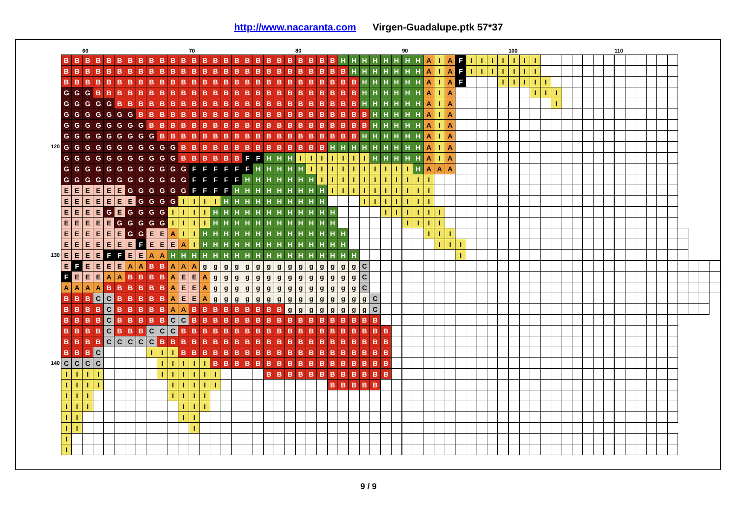http://www.nacaranta.com Virgen-Guadalupe.ptk 57*37
| | | | 60 | | | | | | | | | | 70 | | | | | | | | | | 80 | | | | | | | | | | 90 | | | | | | | | | | 100 | | | | | | | | | | 110 | | | | | | | | | |
| | B | B | B | B | B | B | B | B | B | B | B | B | B | B | B | B | B | B | B | B | B | B | B | B | B | B | H | H | H | H | H | H | H | H | A | I | A | F | I | I | I | I | I | I | I | | | | | | | | | | | | | | | | | |
| | B | B | B | B | B | B | B | B | B | B | B | B | B | B | B | B | B | B | B | B | B | B | B | B | B | B | B | H | H | H | H | H | H | H | A | I | A | F | I | I | I | I | I | I | I | | | | | | | | | | | | | | | | | |
| | B | B | B | B | B | B | B | B | B | B | B | B | B | B | B | B | B | B | B | B | B | B | B | B | B | B | B | B | H | H | H | H | H | H | A | I | A | F | | | | I | I | I | I | I | | | | | | | | | | | | | | | | |
| | G | G | G | B | B | B | B | B | B | B | B | B | B | B | B | B | B | B | B | B | B | B | B | B | B | B | B | B | H | H | H | H | H | H | A | I | A | | | | | | | | I | I | I | | | | | | | | | | | | | | | |
| | G | G | G | G | G | B | B | B | B | B | B | B | B | B | B | B | B | B | B | B | B | B | B | B | B | B | B | B | H | H | H | H | H | H | A | I | A | | | | | | | | | | I | | | | | | | | | | | | | | | |
| | G | G | G | G | G | G | G | B | B | B | B | B | B | B | B | B | B | B | B | B | B | B | B | B | B | B | B | B | B | H | H | H | H | H | A | I | A | | | | | | | | | | | | | | | | | | | | | | | | | |
| | G | G | G | G | G | G | G | G | B | B | B | B | B | B | B | B | B | B | B | B | B | B | B | B | B | B | B | B | B | H | H | H | H | H | A | I | A | | | | | | | | | | | | | | | | | | | | | | | | | |
| | G | G | G | G | G | G | G | G | G | B | B | B | B | B | B | B | B | B | B | B | B | B | B | B | B | B | B | B | H | H | H | H | H | H | A | I | A | | | | | | | | | | | | | | | | | | | | | | | | | |
| 120 | G | G | G | G | G | G | G | G | G | G | G | B | B | B | B | B | B | B | B | B | B | B | B | B | B | H | H | H | H | H | H | H | H | H | A | I | A | | | | | | | | | | | | | | | | | | | | | | | | | |
| | G | G | G | G | G | G | G | G | G | G | G | B | B | B | B | B | B | F | F | H | H | H | I | I | I | I | I | I | I | H | H | H | H | H | A | I | A | | | | | | | | | | | | | | | | | | | | | | | | | |
| | G | G | G | G | G | G | G | G | G | G | G | G | F | F | F | F | F | F | H | H | H | H | H | I | I | I | I | I | I | I | I | I | I | H | A | A | A | | | | | | | | | | | | | | | | | | | | | | | | | |
| | G | G | G | G | G | G | G | G | G | G | G | G | F | F | F | F | F | H | H | H | H | H | H | H | I | I | I | I | I | I | I | I | I | I | I | | | | | | | | | | | | | | | | | | | | | | | | | | | |
| | E | E | E | E | E | E | G | G | G | G | G | G | F | F | F | F | H | H | H | H | H | H | H | H | H | I | I | I | I | I | I | I | I | I | I | | | | | | | | | | | | | | | | | | | | | | | | | | | |
| | E | E | E | E | E | E | E | G | G | G | G | I | I | I | I | H | H | H | H | H | H | H | H | H | H | | | | I | I | I | I | I | I | I | | | | | | | | | | | | | | | | | | | | | | | | | | | |
| | E | E | E | E | G | E | G | G | G | G | I | I | I | I | H | H | H | H | H | H | H | H | H | H | H | H | | | | | I | I | I | I | I | I | | | | | | | | | | | | | | | | | | | | | | | | | | |
| | E | E | E | E | E | G | G | G | G | G | I | I | I | I | H | H | H | H | H | H | H | H | H | H | H | H | | | | | | | I | I | I | I | | | | | | | | | | | | | | | | | | | | | | | | | | |
| | E | E | E | E | E | E | G | G | E | E | A | I | I | H | H | H | H | H | H | H | H | H | H | H | H | H | H | | | | | | | | I | I | I | | | | | | | | | | | | | | | | | | | | | | | | | |
| | E | E | E | E | E | E | E | F | E | E | E | A | I | H | H | H | H | H | H | H | H | H | H | H | H | H | H | | | | | | | | | I | I | I | | | | | | | | | | | | | | | | | | | | | | | | |
| 130 | E | E | E | E | F | F | E | E | A | A | H | H | H | H | H | H | H | H | H | H | H | H | H | H | H | H | H | H | | | | | | | | | | I | | | | | | | | | | | | | | | | | | | | | | | | |
| | E | F | E | E | E | E | A | A | B | B | A | A | A | g | g | g | g | g | g | g | g | g | g | g | g | g | g | g | C | | | | | | | | | | | | | | | | | | | | | | | | | | | | | | | | | |
| | F | E | E | E | A | A | B | B | B | B | A | E | E | A | g | g | g | g | g | g | g | g | g | g | g | g | g | g | C | | | | | | | | | | | | | | | | | | | | | | | | | | | | | | | | | |
| | A | A | A | A | B | B | B | B | B | B | A | E | E | A | g | g | g | g | g | g | g | g | g | g | g | g | g | g | C | | | | | | | | | | | | | | | | | | | | | | | | | | | | | | | | | |
| | B | B | B | C | C | B | B | B | B | B | A | E | E | A | g | g | g | g | g | g | g | g | g | g | g | g | g | g | g | C | | | | | | | | | | | | | | | | | | | | | | | | | | | | | | | | |
| | B | B | B | B | C | B | B | B | B | B | A | A | B | B | B | B | B | B | B | B | B | g | g | g | g | g | g | g | g | C | | | | | | | | | | | | | | | | | | | | | | | | | | | | | | | | |
| | B | B | B | B | C | B | B | B | B | B | C | C | B | B | B | B | B | B | B | B | B | B | B | B | B | B | B | B | B | B | | | | | | | | | | | | | | | | | | | | | | | | | | | | | | | | |
| | B | B | B | B | C | B | B | B | C | C | C | B | B | B | B | B | B | B | B | B | B | B | B | B | B | B | B | B | B | B | B | | | | | | | | | | | | | | | | | | | | | | | | | | | | | | | |
| | B | B | B | B | C | C | C | C | C | B | B | B | B | B | B | B | B | B | B | B | B | B | B | B | B | B | B | B | B | B | B | | | | | | | | | | | | | | | | | | | | | | | | | | | | | | | |
| | B | B | B | C | | | | | I | I | I | B | B | B | B | B | B | B | B | B | B | B | B | B | B | B | B | B | B | B | B | | | | | | | | | | | | | | | | | | | | | | | | | | | | | | | |
| 140 | C | C | C | C | | | | | | I | I | I | I | I | B | B | B | B | B | B | B | B | B | B | B | B | B | B | B | B | B | | | | | | | | | | | | | | | | | | | | | | | | | | | | | | | |
| | I | I | I | I | | | | | | I | I | I | I | I | I | | | | | B | B | B | B | B | B | B | B | B | B | B | B | | | | | | | | | | | | | | | | | | | | | | | | | | | | | | | |
| | I | I | I | I | | | | | | | I | I | I | I | I | | | | | | | | | | | B | B | B | B | B | | | | | | | | | | | | | | | | | | | | | | | | | | | | | | | | |
| | I | I | I | | | | | | | | I | I | I | I | | | | | | | | | | | | | | | | | | | | | | | | | | | | | | | | | | | | | | | | | | | | | | | | |
| | I | I | I | | | | | | | | | I | I | I | | | | | | | | | | | | | | | | | | | | | | | | | | | | | | | | | | | | | | | | | | | | | | | | |
| | I | I | | | | | | | | | | I | I | | | | | | | | | | | | | | | | | | | | | | | | | | | | | | | | | | | | | | | | | | | | | | | | | |
| | I | I | | | | | | | | | | | I | | | | | | | | | | | | | | | | | | | | | | | | | | | | | | | | | | | | | | | | | | | | | | | | | |
| | I | | | | | | | | | | | | | | | | | | | | | | | | | | | | | | | | | | | | | | | | | | | | | | | | | | | | | | | | | | | | | |
| | I | | | | | | | | | | | | | | | | | | | | | | | | | | | | | | | | | | | | | | | | | | | | | | | | | | | | | | | | | | | | | |
9 / 9